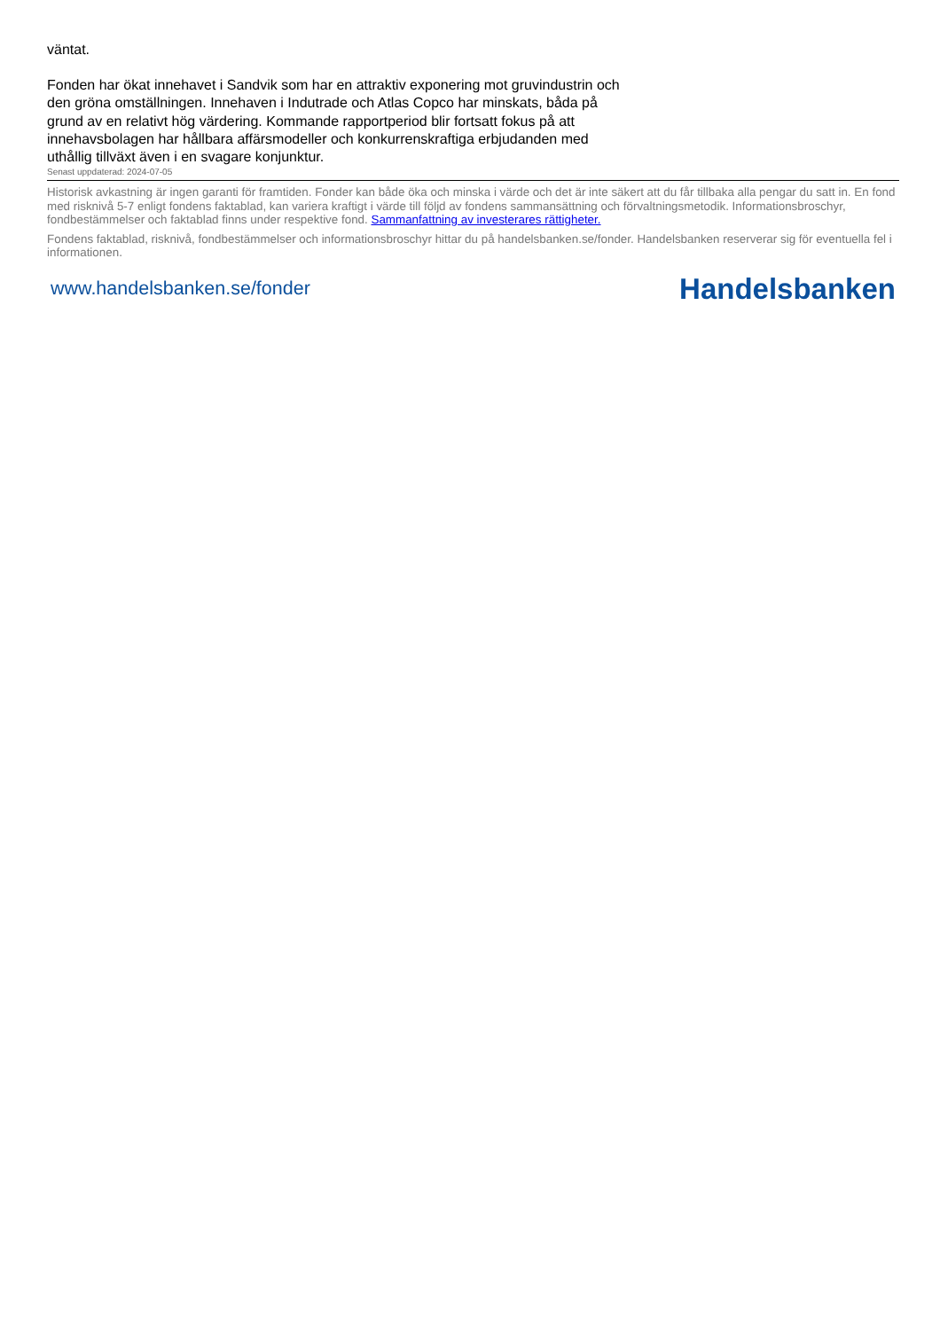väntat.
Fonden har ökat innehavet i Sandvik som har en attraktiv exponering mot gruvindustrin och den gröna omställningen. Innehaven i Indutrade och Atlas Copco har minskats, båda på grund av en relativt hög värdering. Kommande rapportperiod blir fortsatt fokus på att innehavsbolagen har hållbara affärsmodeller och konkurrenskraftiga erbjudanden med uthållig tillväxt även i en svagare konjunktur.
Senast uppdaterad: 2024-07-05
Historisk avkastning är ingen garanti för framtiden. Fonder kan både öka och minska i värde och det är inte säkert att du får tillbaka alla pengar du satt in. En fond med risknivå 5-7 enligt fondens faktablad, kan variera kraftigt i värde till följd av fondens sammansättning och förvaltningsmetodik. Informationsbroschyr, fondbestämmelser och faktablad finns under respektive fond. Sammanfattning av investerares rättigheter.
Fondens faktablad, risknivå, fondbestämmelser och informationsbroschyr hittar du på handelsbanken.se/fonder. Handelsbanken reserverar sig för eventuella fel i informationen.
www.handelsbanken.se/fonder Handelsbanken